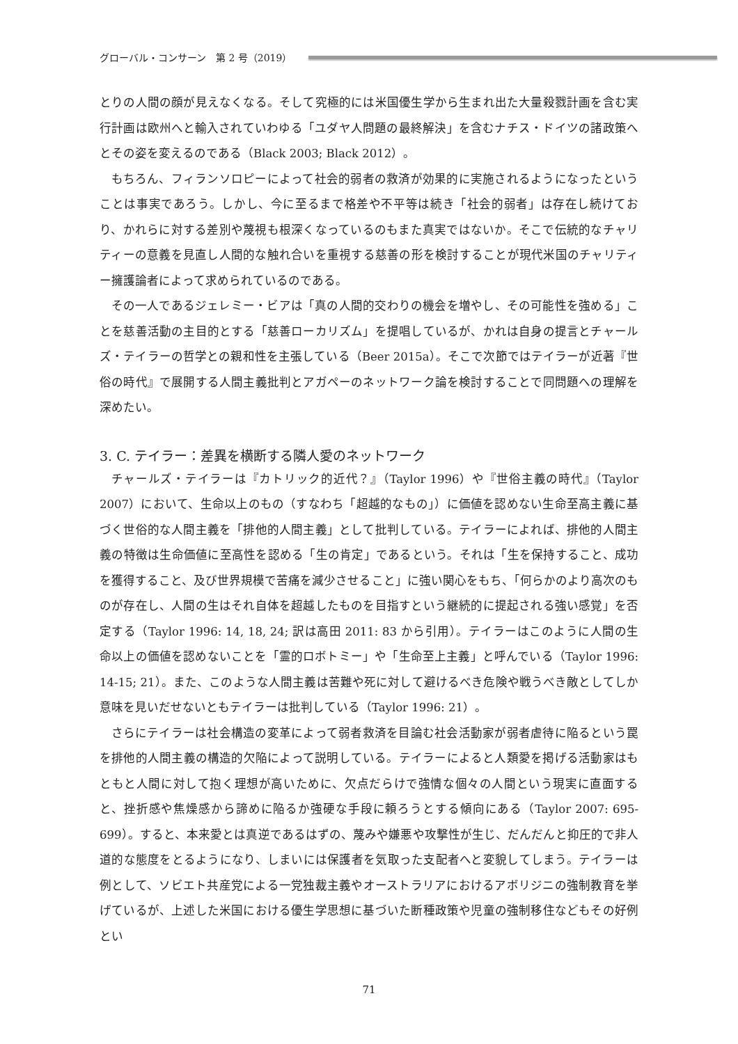グローバル・コンサーン　第 2 号（2019）
とりの人間の顔が見えなくなる。そして究極的には米国優生学から生まれ出た大量殺戮計画を含む実行計画は欧州へと輸入されていわゆる「ユダヤ人問題の最終解決」を含むナチス・ドイツの諸政策へとその姿を変えるのである（Black 2003; Black 2012）。
もちろん、フィランソロピーによって社会的弱者の救済が効果的に実施されるようになったということは事実であろう。しかし、今に至るまで格差や不平等は続き「社会的弱者」は存在し続けており、かれらに対する差別や蔑視も根深くなっているのもまた真実ではないか。そこで伝統的なチャリティーの意義を見直し人間的な触れ合いを重視する慈善の形を検討することが現代米国のチャリティー擁護論者によって求められているのである。
その一人であるジェレミー・ビアは「真の人間的交わりの機会を増やし、その可能性を強める」ことを慈善活動の主目的とする「慈善ローカリズム」を提唱しているが、かれは自身の提言とチャールズ・テイラーの哲学との親和性を主張している（Beer 2015a）。そこで次節ではテイラーが近著『世俗の時代』で展開する人間主義批判とアガペーのネットワーク論を検討することで同問題への理解を深めたい。
3. C. テイラー：差異を横断する隣人愛のネットワーク
チャールズ・テイラーは『カトリック的近代？』（Taylor 1996）や『世俗主義の時代』（Taylor 2007）において、生命以上のもの（すなわち「超越的なもの」）に価値を認めない生命至高主義に基づく世俗的な人間主義を「排他的人間主義」として批判している。テイラーによれば、排他的人間主義の特徴は生命価値に至高性を認める「生の肯定」であるという。それは「生を保持すること、成功を獲得すること、及び世界規模で苦痛を減少させること」に強い関心をもち、「何らかのより高次のものが存在し、人間の生はそれ自体を超越したものを目指すという継続的に提起される強い感覚」を否定する（Taylor 1996: 14, 18, 24; 訳は高田 2011: 83 から引用）。テイラーはこのように人間の生命以上の価値を認めないことを「霊的ロボトミー」や「生命至上主義」と呼んでいる（Taylor 1996: 14-15; 21）。また、このような人間主義は苦難や死に対して避けるべき危険や戦うべき敵としてしか意味を見いだせないともテイラーは批判している（Taylor 1996: 21）。
さらにテイラーは社会構造の変革によって弱者救済を目論む社会活動家が弱者虐待に陥るという罠を排他的人間主義の構造的欠陥によって説明している。テイラーによると人類愛を掲げる活動家はもともと人間に対して抱く理想が高いために、欠点だらけで強情な個々の人間という現実に直面すると、挫折感や焦燥感から諦めに陥るか強硬な手段に頼ろうとする傾向にある（Taylor 2007: 695-699）。すると、本来愛とは真逆であるはずの、蔑みや嫌悪や攻撃性が生じ、だんだんと抑圧的で非人道的な態度をとるようになり、しまいには保護者を気取った支配者へと変貌してしまう。テイラーは例として、ソビエト共産党による一党独裁主義やオーストラリアにおけるアボリジニの強制教育を挙げているが、上述した米国における優生学思想に基づいた断種政策や児童の強制移住などもその好例とい
71